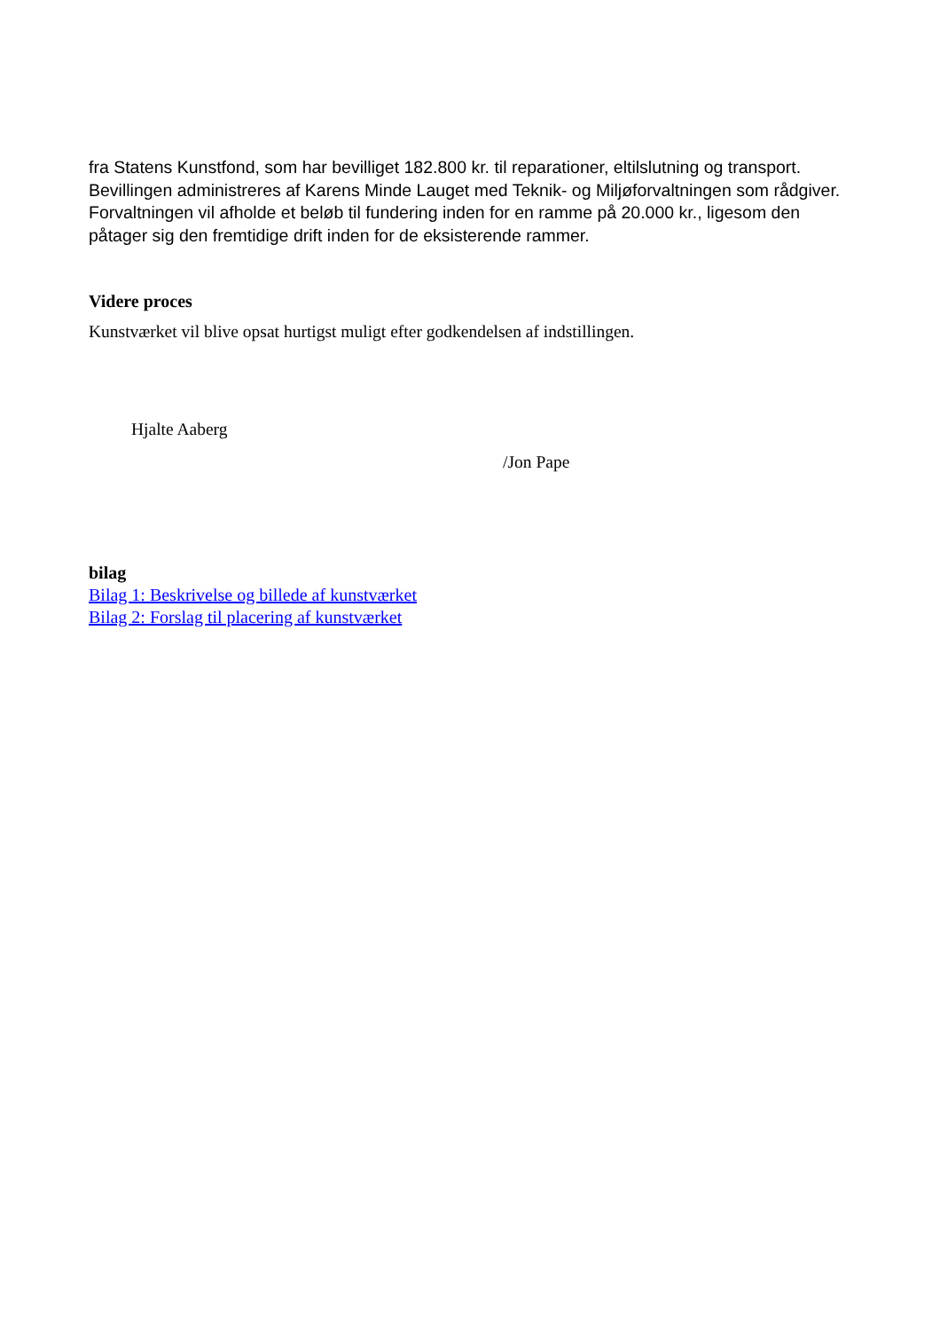fra Statens Kunstfond, som har bevilliget 182.800 kr. til reparationer, eltilslutning og transport. Bevillingen administreres af Karens Minde Lauget med Teknik- og Miljøforvaltningen som rådgiver. Forvaltningen vil afholde et beløb til fundering inden for en ramme på 20.000 kr., ligesom den påtager sig den fremtidige drift inden for de eksisterende rammer.
Videre proces
Kunstværket vil blive opsat hurtigst muligt efter godkendelsen af indstillingen.
Hjalte Aaberg
/Jon Pape
bilag
Bilag 1: Beskrivelse og billede af kunstværket
Bilag 2: Forslag til placering af kunstværket